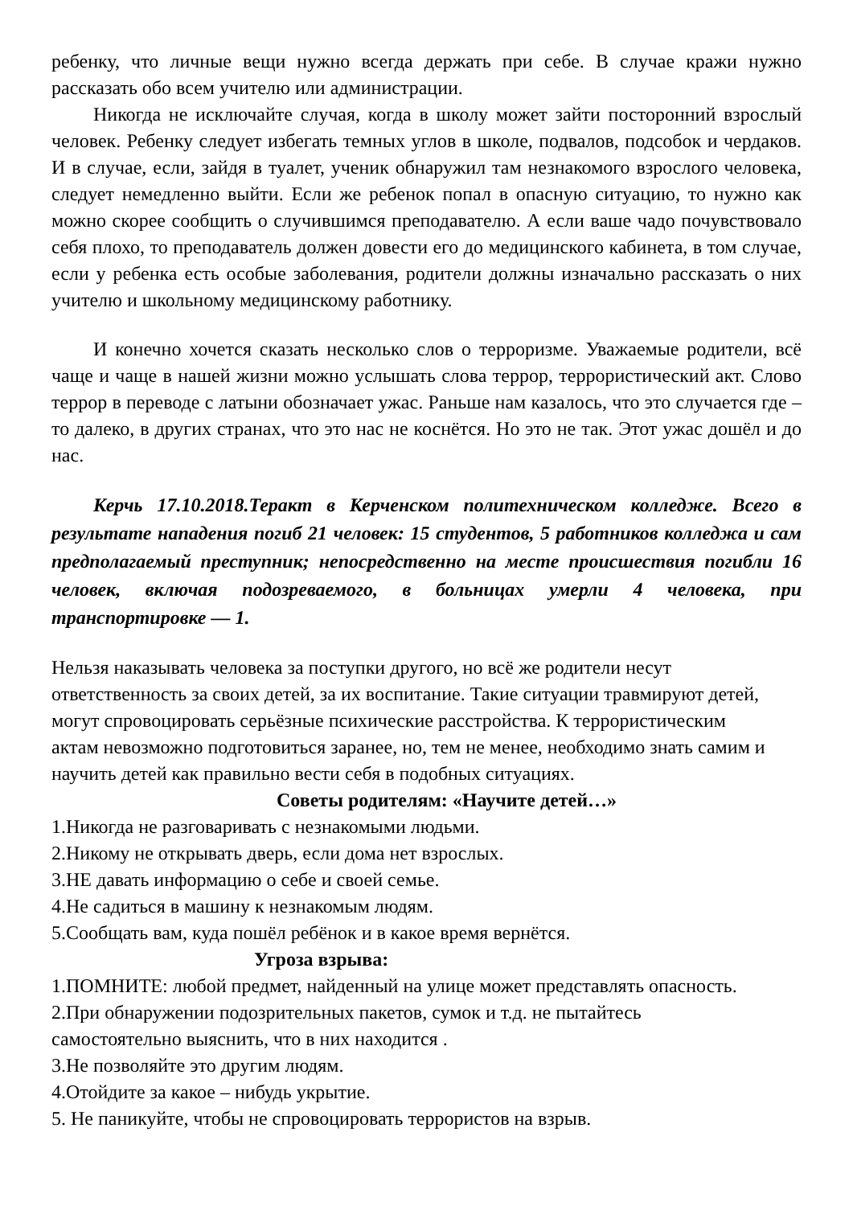ребенку, что личные вещи нужно всегда держать при себе. В случае кражи нужно рассказать обо всем учителю или администрации.
Никогда не исключайте случая, когда в школу может зайти посторонний взрослый человек. Ребенку следует избегать темных углов в школе, подвалов, подсобок и чердаков. И в случае, если, зайдя в туалет, ученик обнаружил там незнакомого взрослого человека, следует немедленно выйти. Если же ребенок попал в опасную ситуацию, то нужно как можно скорее сообщить о случившимся преподавателю. А если ваше чадо почувствовало себя плохо, то преподаватель должен довести его до медицинского кабинета, в том случае, если у ребенка есть особые заболевания, родители должны изначально рассказать о них учителю и школьному медицинскому работнику.
И конечно хочется сказать несколько слов о терроризме. Уважаемые родители, всё чаще и чаще в нашей жизни можно услышать слова террор, террористический акт. Слово террор в переводе с латыни обозначает ужас. Раньше нам казалось, что это случается где – то далеко, в других странах, что это нас не коснётся. Но это не так. Этот ужас дошёл и до нас.
Керчь 17.10.2018.Теракт в Керченском политехническом колледже. Всего в результате нападения погиб 21 человек: 15 студентов, 5 работников колледжа и сам предполагаемый преступник; непосредственно на месте происшествия погибли 16 человек, включая подозреваемого, в больницах умерли 4 человека, при транспортировке — 1.
Нельзя наказывать человека за поступки другого, но всё же родители несут
ответственность за своих детей, за их воспитание. Такие ситуации травмируют детей,
могут спровоцировать серьёзные психические расстройства. К террористическим
актам невозможно подготовиться заранее, но, тем не менее, необходимо знать самим и
научить детей как правильно вести себя в подобных ситуациях.
Советы родителям: «Научите детей…»
1.Никогда не разговаривать с незнакомыми людьми.
2.Никому не открывать дверь, если дома нет взрослых.
3.НЕ давать информацию о себе и своей семье.
4.Не садиться в машину к незнакомым людям.
5.Сообщать вам, куда пошёл ребёнок и в какое время вернётся.
Угроза взрыва:
1.ПОМНИТЕ: любой предмет, найденный на улице может представлять опасность.
2.При обнаружении подозрительных пакетов, сумок и т.д. не пытайтесь
самостоятельно выяснить, что в них находится .
3.Не позволяйте это другим людям.
4.Отойдите за какое – нибудь укрытие.
5. Не паникуйте, чтобы не спровоцировать террористов на взрыв.